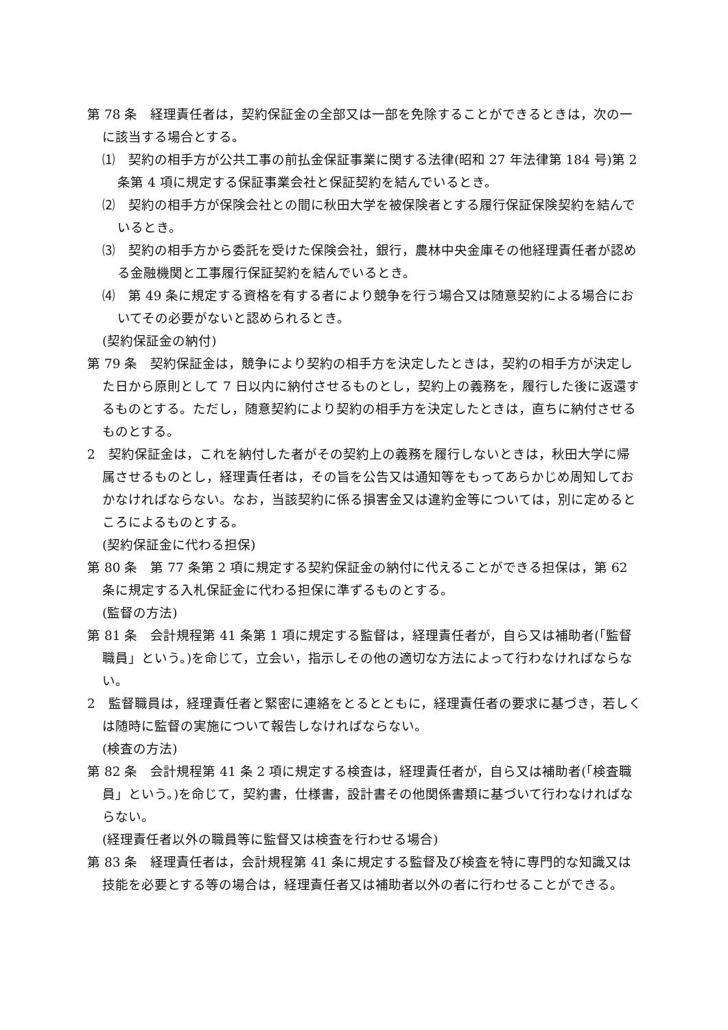第 78 条　経理責任者は，契約保証金の全部又は一部を免除することができるときは，次の一に該当する場合とする。
⑴　契約の相手方が公共工事の前払金保証事業に関する法律(昭和 27 年法律第 184 号)第 2 条第 4 項に規定する保証事業会社と保証契約を結んでいるとき。
⑵　契約の相手方が保険会社との間に秋田大学を被保険者とする履行保証保険契約を結んでいるとき。
⑶　契約の相手方から委託を受けた保険会社，銀行，農林中央金庫その他経理責任者が認める金融機関と工事履行保証契約を結んでいるとき。
⑷　第 49 条に規定する資格を有する者により競争を行う場合又は随意契約による場合においてその必要がないと認められるとき。
(契約保証金の納付)
第 79 条　契約保証金は，競争により契約の相手方を決定したときは，契約の相手方が決定した日から原則として 7 日以内に納付させるものとし，契約上の義務を，履行した後に返還するものとする。ただし，随意契約により契約の相手方を決定したときは，直ちに納付させるものとする。
2　契約保証金は，これを納付した者がその契約上の義務を履行しないときは，秋田大学に帰属させるものとし，経理責任者は，その旨を公告又は通知等をもってあらかじめ周知しておかなければならない。なお，当該契約に係る損害金又は違約金等については，別に定めるところによるものとする。
(契約保証金に代わる担保)
第 80 条　第 77 条第 2 項に規定する契約保証金の納付に代えることができる担保は，第 62 条に規定する入札保証金に代わる担保に準ずるものとする。
(監督の方法)
第 81 条　会計規程第 41 条第 1 項に規定する監督は，経理責任者が，自ら又は補助者(「監督職員」という。)を命じて，立会い，指示しその他の適切な方法によって行わなければならない。
2　監督職員は，経理責任者と緊密に連絡をとるとともに，経理責任者の要求に基づき，若しくは随時に監督の実施について報告しなければならない。
(検査の方法)
第 82 条　会計規程第 41 条 2 項に規定する検査は，経理責任者が，自ら又は補助者(「検査職員」という。)を命じて，契約書，仕様書，設計書その他関係書類に基づいて行わなければならない。
(経理責任者以外の職員等に監督又は検査を行わせる場合)
第 83 条　経理責任者は，会計規程第 41 条に規定する監督及び検査を特に専門的な知識又は技能を必要とする等の場合は，経理責任者又は補助者以外の者に行わせることができる。